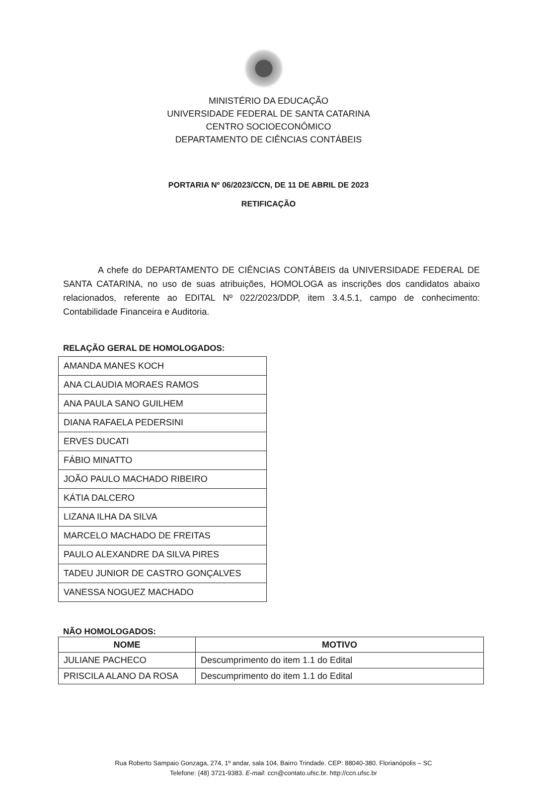MINISTÉRIO DA EDUCAÇÃO
UNIVERSIDADE FEDERAL DE SANTA CATARINA
CENTRO SOCIOECONÔMICO
DEPARTAMENTO DE CIÊNCIAS CONTÁBEIS
PORTARIA Nº 06/2023/CCN, DE 11 DE ABRIL DE 2023
RETIFICAÇÃO
A chefe do DEPARTAMENTO DE CIÊNCIAS CONTÁBEIS da UNIVERSIDADE FEDERAL DE SANTA CATARINA, no uso de suas atribuições, HOMOLOGA as inscrições dos candidatos abaixo relacionados, referente ao EDITAL Nº 022/2023/DDP, item 3.4.5.1, campo de conhecimento: Contabilidade Financeira e Auditoria.
RELAÇÃO GERAL DE HOMOLOGADOS:
| AMANDA MANES KOCH |
| ANA CLAUDIA MORAES RAMOS |
| ANA PAULA SANO GUILHEM |
| DIANA RAFAELA PEDERSINI |
| ERVES DUCATI |
| FÁBIO MINATTO |
| JOÃO PAULO MACHADO RIBEIRO |
| KÁTIA DALCERO |
| LIZANA ILHA DA SILVA |
| MARCELO MACHADO DE FREITAS |
| PAULO ALEXANDRE DA SILVA PIRES |
| TADEU JUNIOR DE CASTRO GONÇALVES |
| VANESSA NOGUEZ MACHADO |
NÃO HOMOLOGADOS:
| NOME | MOTIVO |
| --- | --- |
| JULIANE PACHECO | Descumprimento do item 1.1 do Edital |
| PRISCILA ALANO DA ROSA | Descumprimento do item 1.1 do Edital |
Rua Roberto Sampaio Gonzaga, 274, 1º andar, sala 104. Bairro Trindade. CEP: 88040-380. Florianópolis – SC
Telefone: (48) 3721-9383. E-mail: ccn@contato.ufsc.br. http://ccn.ufsc.br